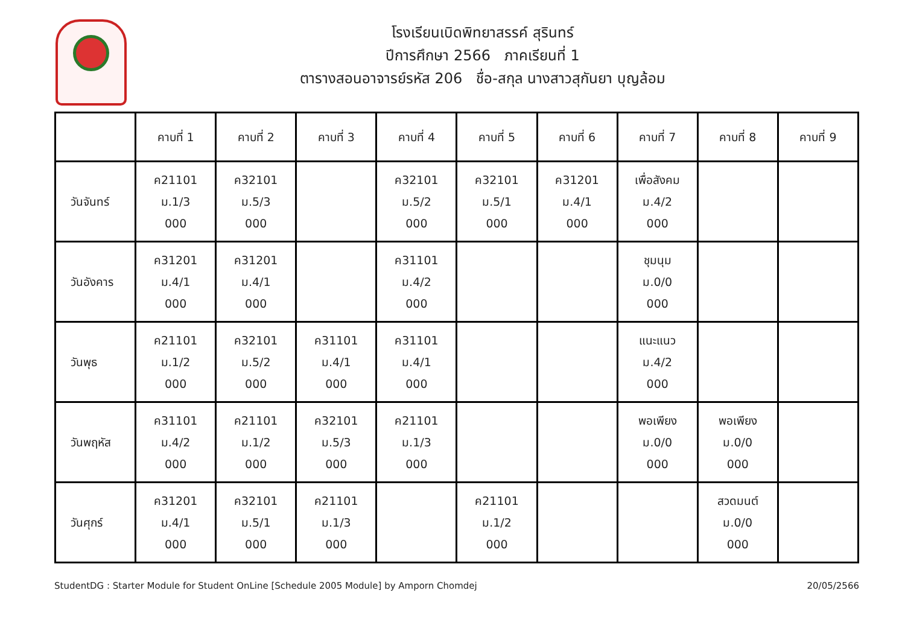โรงเรียนเบิดพิทยาสรรค์ สุรินทร์
ปีการศึกษา 2566 ภาคเรียนที่ 1
ตารางสอนอาจารย์รหัส 206 ชื่อ-สกุล นางสาวสุกันยา บุญล้อม
| | คาบที่ 1 | คาบที่ 2 | คาบที่ 3 | คาบที่ 4 | คาบที่ 5 | คาบที่ 6 | คาบที่ 7 | คาบที่ 8 | คาบที่ 9 |
| --- | --- | --- | --- | --- | --- | --- | --- | --- | --- |
| วันจันทร์ | ค21101 ม.1/3 000 | ค32101 ม.5/3 000 | | ค32101 ม.5/2 000 | ค32101 ม.5/1 000 | ค31201 ม.4/1 000 | เพื่อสังคม ม.4/2 000 | | |
| วันอังคาร | ค31201 ม.4/1 000 | ค31201 ม.4/1 000 | | ค31101 ม.4/2 000 | | | ชุมนุม ม.0/0 000 | | |
| วันพุธ | ค21101 ม.1/2 000 | ค32101 ม.5/2 000 | ค31101 ม.4/1 000 | ค31101 ม.4/1 000 | | | แนะแนว ม.4/2 000 | | |
| วันพฤหัส | ค31101 ม.4/2 000 | ค21101 ม.1/2 000 | ค32101 ม.5/3 000 | ค21101 ม.1/3 000 | | | พอเพียง ม.0/0 000 | พอเพียง ม.0/0 000 | |
| วันศุกร์ | ค31201 ม.4/1 000 | ค32101 ม.5/1 000 | ค21101 ม.1/3 000 | | ค21101 ม.1/2 000 | | | สวดมนต์ ม.0/0 000 | |
StudentDG : Starter Module for Student OnLine [Schedule 2005 Module] by Amporn Chomdej 20/05/2566